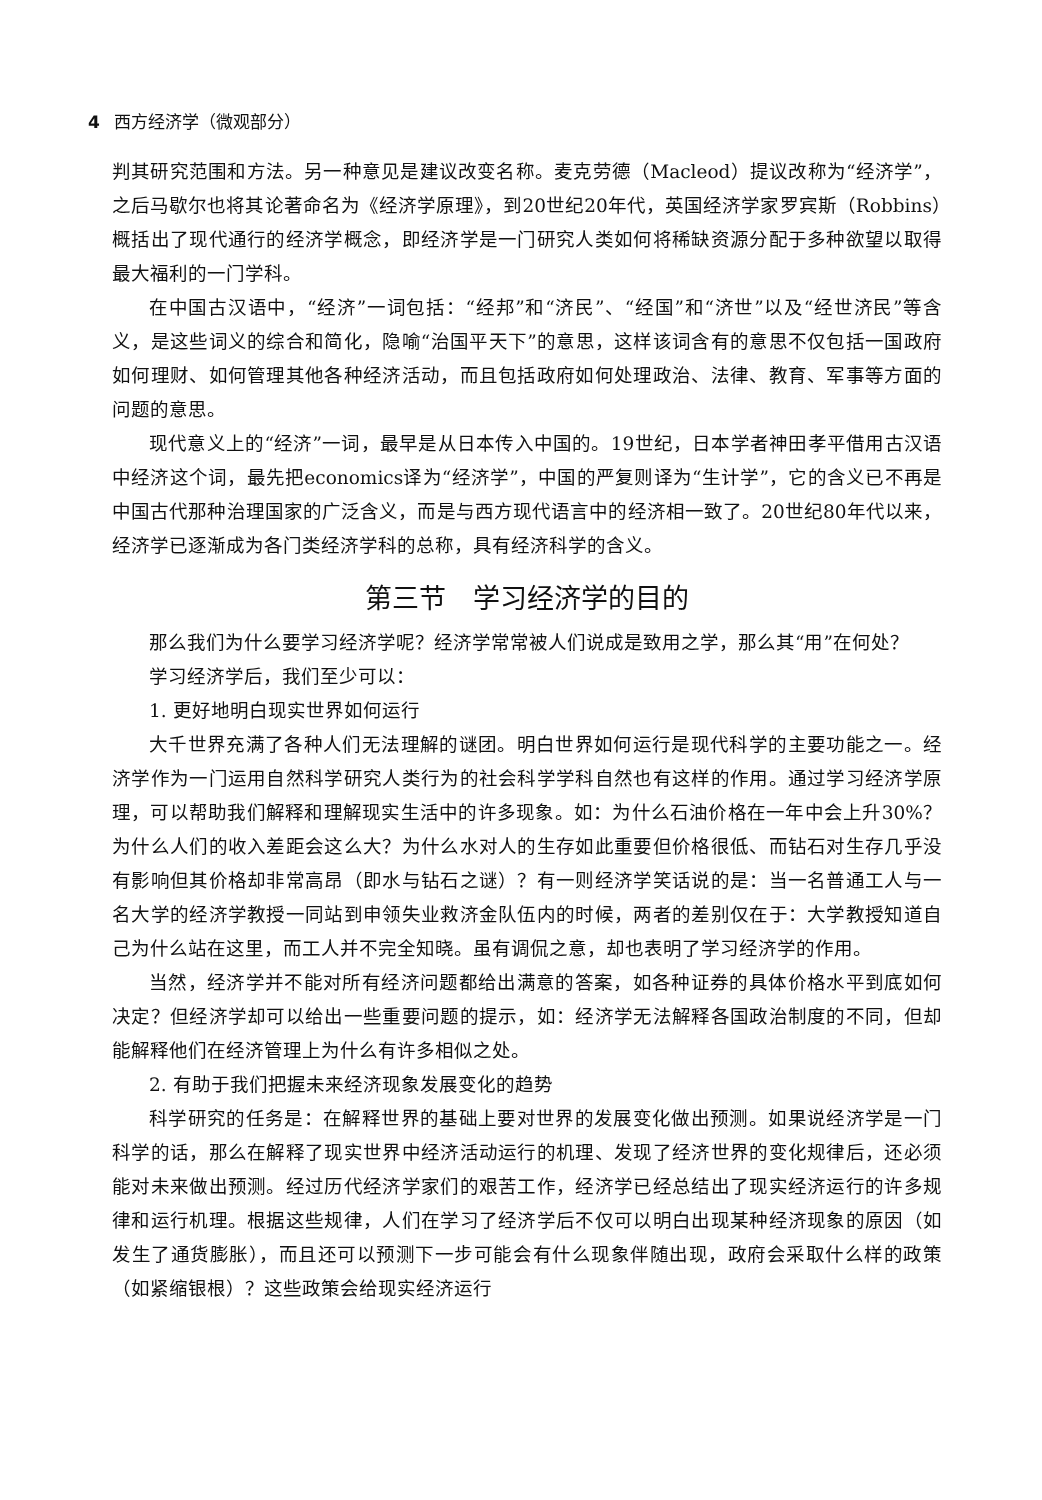4 西方经济学（微观部分）
判其研究范围和方法。另一种意见是建议改变名称。麦克劳德（Macleod）提议改称为“经济学”，之后马歇尔也将其论著命名为《经济学原理》，到20世纪20年代，英国经济学家罗宾斯（Robbins）概括出了现代通行的经济学概念，即经济学是一门研究人类如何将稀缺资源分配于多种欲望以取得最大福利的一门学科。
在中国古汉语中，“经济”一词包括：“经邦”和“济民”、“经国”和“济世”以及“经世济民”等含义，是这些词义的综合和简化，隐喻“治国平天下”的意思，这样该词含有的意思不仅包括一国政府如何理财、如何管理其他各种经济活动，而且包括政府如何处理政治、法律、教育、军事等方面的问题的意思。
现代意义上的“经济”一词，最早是从日本传入中国的。19世纪，日本学者神田孝平借用古汉语中经济这个词，最先把economics译为“经济学”，中国的严复则译为“生计学”，它的含义已不再是中国古代那种治理国家的广泛含义，而是与西方现代语言中的经济相一致了。20世纪80年代以来，经济学已逐渐成为各门类经济学科的总称，具有经济科学的含义。
第三节　学习经济学的目的
那么我们为什么要学习经济学呢？经济学常常被人们说成是致用之学，那么其“用”在何处？
学习经济学后，我们至少可以：
1. 更好地明白现实世界如何运行
大千世界充满了各种人们无法理解的谜团。明白世界如何运行是现代科学的主要功能之一。经济学作为一门运用自然科学研究人类行为的社会科学学科自然也有这样的作用。通过学习经济学原理，可以帮助我们解释和理解现实生活中的许多现象。如：为什么石油价格在一年中会上升30%？为什么人们的收入差距会这么大？为什么水对人的生存如此重要但价格很低、而钻石对生存几乎没有影响但其价格却非常高昂（即水与钻石之谜）？有一则经济学笑话说的是：当一名普通工人与一名大学的经济学教授一同站到申领失业救济金队伍内的时候，两者的差别仅在于：大学教授知道自己为什么站在这里，而工人并不完全知晓。虽有调侃之意，却也表明了学习经济学的作用。
当然，经济学并不能对所有经济问题都给出满意的答案，如各种证券的具体价格水平到底如何决定？但经济学却可以给出一些重要问题的提示，如：经济学无法解释各国政治制度的不同，但却能解释他们在经济管理上为什么有许多相似之处。
2. 有助于我们把握未来经济现象发展变化的趋势
科学研究的任务是：在解释世界的基础上要对世界的发展变化做出预测。如果说经济学是一门科学的话，那么在解释了现实世界中经济活动运行的机理、发现了经济世界的变化规律后，还必须能对未来做出预测。经过历代经济学家们的艰苦工作，经济学已经总结出了现实经济运行的许多规律和运行机理。根据这些规律，人们在学习了经济学后不仅可以明白出现某种经济现象的原因（如发生了通货膨胀），而且还可以预测下一步可能会有什么现象伴随出现，政府会采取什么样的政策（如紧缩银根）？这些政策会给现实经济运行